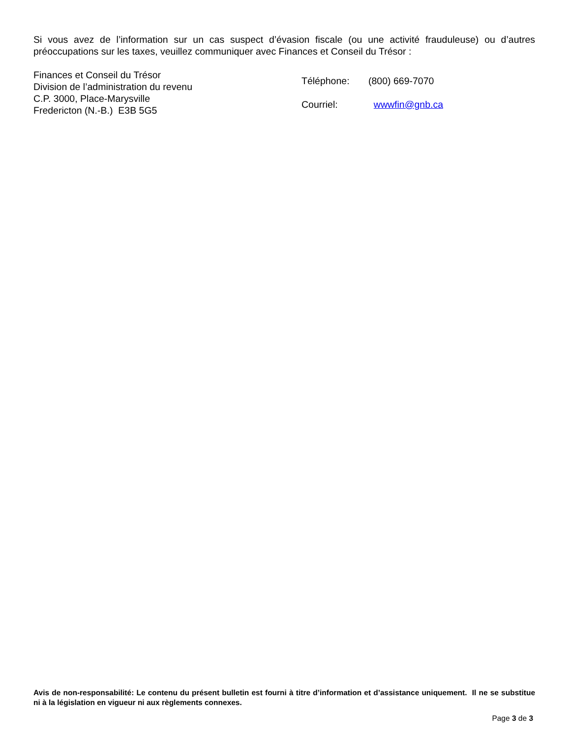Si vous avez de l’information sur un cas suspect d’évasion fiscale (ou une activité frauduleuse) ou d’autres préoccupations sur les taxes, veuillez communiquer avec Finances et Conseil du Trésor :
Finances et Conseil du Trésor
Division de l’administration du revenu
C.P. 3000, Place-Marysville
Fredericton (N.-B.) E3B 5G5
| Téléphone: | (800) 669-7070 |
| Courriel: | wwwfin@gnb.ca |
Avis de non-responsabilité: Le contenu du présent bulletin est fourni à titre d’information et d’assistance uniquement. Il ne se substitue ni à la législation en vigueur ni aux règlements connexes.
Page 3 de 3